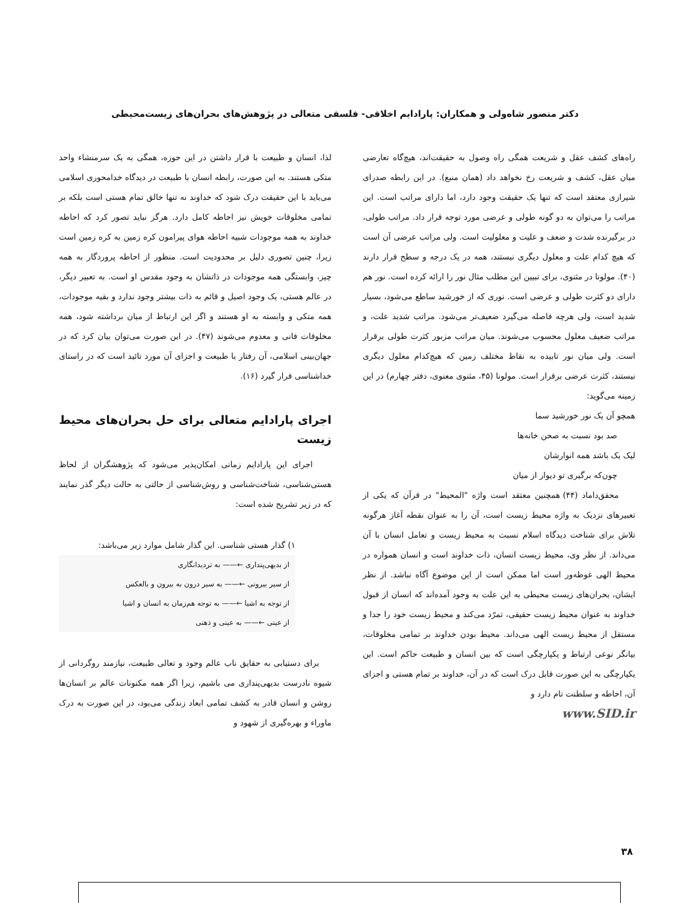دکتر منصور شاه‌ولی و همکاران: پارادایم اخلاقی- فلسفی متعالی در پژوهش‌های بحران‌های زیست‌محیطی
راه‌های کشف عقل و شریعت همگی راه وصول به حقیقت‌اند، هیچ‌گاه تعارضی میان عقل، کشف و شریعت رخ نخواهد داد (همان منبع). در این رابطه صدرای شیرازی معتقد است که تنها یک حقیقت وجود دارد، اما دارای مراتب است. این مراتب را می‌توان به دو گونه طولی و عرضی مورد توجه قرار داد. مراتب طولی، در برگیرنده شدت و ضعف و علیت و معلولیت است. ولی مراتب عرضی آن است که هیچ کدام علت و معلول دیگری نیستند، همه در یک درجه و سطح قرار دارند (۴۰). مولونا در مثنوی، برای تبیین این مطلب مثال نور را ارائه کرده است. نور هم دارای دو کثرت طولی و عرضی است. نوری که از خورشید ساطع می‌شود، بسیار شدید است، ولی هرچه فاصله می‌گیرد ضعیف‌تر می‌شود. مراتب شدید علت، و مراتب ضعیف معلول محسوب می‌شوند. میان مراتب مزبور کثرت طولی برقرار است. ولی میان نور تابیده به نقاط مختلف زمین که هیچ‌کدام معلول دیگری نیستند، کثرت عرضی برقرار است. مولونا (۴۵، مثنوی معنوی، دفتر چهارم) در این زمینه می‌گوید:
همچو آن یک نور خورشید سما
صد بود نسبت به صحن خانه‌ها
لیک یک باشد همه انوارشان
چون‌که برگیری تو دیوار از میان
محقق‌داماد (۴۴) همچنین معتقد است واژه "المحیط" در قرآن که یکی از تعبیرهای نزدیک به واژه محیط زیست است، آن را به عنوان نقطه آغاز هرگونه تلاش برای شناخت دیدگاه اسلام نسبت به محیط زیست و تعامل انسان با آن می‌داند. از نظر وی، محیط زیست انسان، ذات خداوند است و انسان همواره در محیط الهی غوطه‌ور است اما ممکن است از این موضوع آگاه نباشد. از نظر ایشان، بحران‌های زیست محیطی به این علت به وجود آمده‌اند که انسان از قبول خداوند به عنوان محیط زیست حقیقی، تمرّد می‌کند و محیط زیست خود را جدا و مستقل از محیط زیست الهی می‌داند. محیط بودن خداوند بر تمامی مخلوقات، بیانگر نوعی ارتباط و یکپارچگی است که بین انسان و طبیعت حاکم است. این یکپارچگی به این صورت قابل درک است که در آن، خداوند بر تمام هستی و اجزای آن، احاطه و سلطنت تام دارد و
www.SID.ir
لذا، انسان و طبیعت با قرار داشتن در این حوزه، همگی به یک سرمنشاء واحد متکی هستند. به این صورت، رابطه انسان با طبیعت در دیدگاه خدامحوری اسلامی می‌باید با این حقیقت درک شود که خداوند نه تنها خالق تمام هستی است بلکه بر تمامی مخلوقات خویش نیز احاطه کامل دارد. هرگز نباید تصور کرد که احاطه خداوند به همه موجودات شبیه احاطه هوای پیرامون کره زمین به کره زمین است زیرا، چنین تصوری دلیل بر محدودیت است. منظور از احاطه پروردگار به همه چیز، وابستگی همه موجودات در ذاتشان به وجود مقدس او است. به تعبیر دیگر، در عالم هستی، یک وجود اصیل و قائم به ذات بیشتر وجود ندارد و بقیه موجودات، همه متکی و وابسته به او هستند و اگر این ارتباط از میان برداشته شود، همه مخلوقات فانی و معدوم می‌شوند (۴۷). در این صورت می‌توان بیان کرد که در جهان‌بینی اسلامی، آن رفتار با طبیعت و اجزای آن مورد تائید است که در راستای خداشناسی قرار گیرد (۱۶).
اجرای پارادایم متعالی برای حل بحران‌های محیط زیست
اجرای این پارادایم زمانی امکان‌پذیر می‌شود که پژوهشگران از لحاظ هستی‌شناسی، شناخت‌شناسی و روش‌شناسی از حالتی به حالت دیگر گذر نمایند که در زیر تشریح شده است:
۱) گذار هستی شناسی. این گذار شامل موارد زیر می‌باشد:
از بدیهی‌پنداری ←—— به تردیدانگاری
از سیر بیرونی ←—— به سیر درون به بیرون و بالعکس
از توجه به اشیا ←—— به توجه هم‌زمان به انسان و اشیا
از عینی ←—— به عینی و ذهنی
برای دستیابی به حقایق ناب عالم وجود و تعالی طبیعت، نیازمند روگردانی از شیوه نادرست بدیهی‌پنداری می باشیم، زیرا اگر همه مکنونات عالم بر انسان‌ها روشن و انسان قادر به کشف تمامی ابعاد زندگی می‌بود، در این صورت به درک ماوراء و بهره‌گیری از شهود و
۳۸